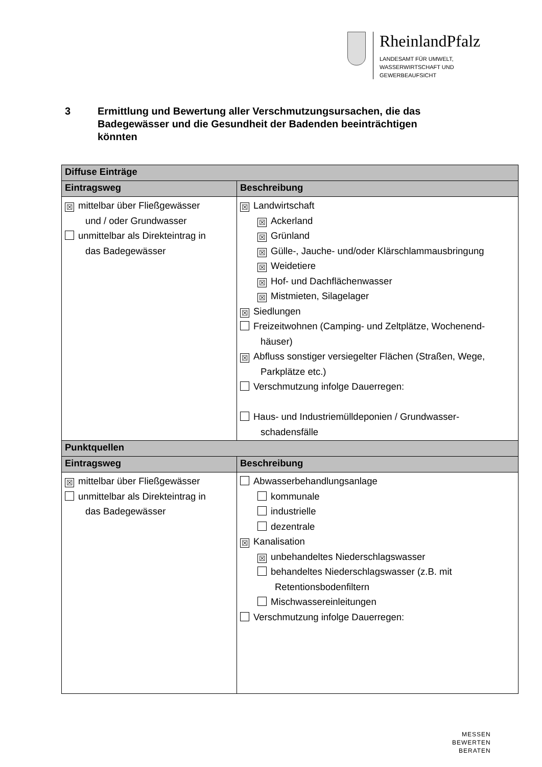RheinlandPfalz
LANDESAMT FÜR UMWELT,
WASSERWIRTSCHAFT UND
GEWERBEAUFSICHT
3 Ermittlung und Bewertung aller Verschmutzungsursachen, die das
Badegewässer und die Gesundheit der Badenden beeinträchtigen
könnten
| Diffuse Einträge | |
| --- | --- |
| Eintragsweg | Beschreibung |
| ☒ mittelbar über Fließgewässer und / oder Grundwasser unmittelbar als Direkteintrag in das Badegewässer | ☒ Landwirtschaft ☒ Ackerland ☒ Grünland ☒ Gülle-, Jauche- und/oder Klärschlammausbringung ☒ Weidetiere ☒ Hof- und Dachflächenwasser ☒ Mistmieten, Silagelager ☒ Siedlungen Freizeitwohnen (Camping- und Zeltplätze, Wochenend- häuser) ☒ Abfluss sonstiger versiegelter Flächen (Straßen, Wege, Parkplätze etc.) Verschmutzung infolge Dauerregen: Haus- und Industriemülldeponien / Grundwasser- schadensfälle |
| Punktquellen | |
| Eintragsweg | Beschreibung |
| ☒ mittelbar über Fließgewässer unmittelbar als Direkteintrag in das Badegewässer | Abwasserbehandlungsanlage kommunale industrielle dezentrale ☒ Kanalisation ☒ unbehandeltes Niederschlagswasser behandeltes Niederschlagswasser (z.B. mit Retentionsbodenfiltern Mischwassereinleitungen Verschmutzung infolge Dauerregen: |
MESSEN
BEWERTEN
BERATEN